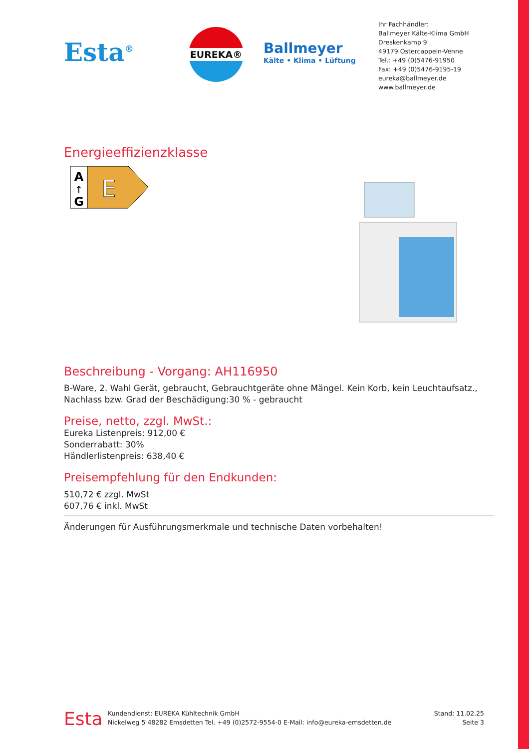Esta<sup>®</sup>
EUREKA®
Ballmeyer
Kälte • Klima • Lüftung
Ihr Fachhändler:
Ballmeyer Kälte-Klima GmbH
Dreskenkamp 9
49179 Ostercappeln-Venne
Tel.: +49 (0)5476-91950
Fax: +49 (0)5476-9195-19
eureka@ballmeyer.de
www.ballmeyer.de
Energieeffizienzklasse
A
↑
G
E
Beschreibung - Vorgang: AH116950
B-Ware, 2. Wahl Gerät, gebraucht, Gebrauchtgeräte ohne Mängel. Kein Korb, kein Leuchtaufsatz., Nachlass bzw. Grad der Beschädigung:30 % - gebraucht
Preise, netto, zzgl. MwSt.:
Eureka Listenpreis: 912,00 €
Sonderrabatt: 30%
Händlerlistenpreis: 638,40 €
Preisempfehlung für den Endkunden:
510,72 € zzgl. MwSt
607,76 € inkl. MwSt
Änderungen für Ausführungsmerkmale und technische Daten vorbehalten!
Esta
Kundendienst: EUREKA Kühltechnik GmbH
Nickelweg 5 48282 Emsdetten Tel. +49 (0)2572-9554-0 E-Mail: info@eureka-emsdetten.de
Stand: 11.02.25
Seite 3